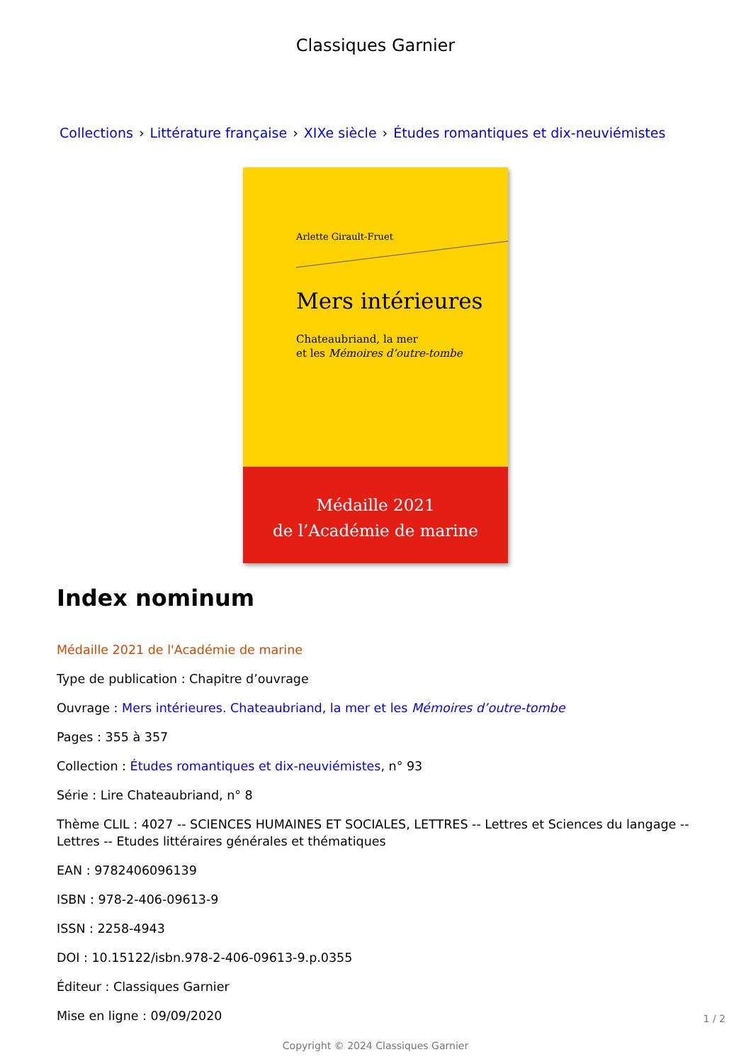Classiques Garnier
Collections › Littérature française › XIXe siècle › Études romantiques et dix-neuviémistes
Arlette Girault-Fruet
Mers intérieures
Chateaubriand, la mer
et les Mémoires d’outre-tombe
Médaille 2021
de l’Académie de marine
Index nominum
Médaille 2021 de l'Académie de marine
Type de publication : Chapitre d’ouvrage
Ouvrage : Mers intérieures. Chateaubriand, la mer et les Mémoires d’outre-tombe
Pages : 355 à 357
Collection : Études romantiques et dix-neuviémistes, n° 93
Série : Lire Chateaubriand, n° 8
Thème CLIL : 4027 -- SCIENCES HUMAINES ET SOCIALES, LETTRES -- Lettres et Sciences du langage -- Lettres -- Etudes littéraires générales et thématiques
EAN : 9782406096139
ISBN : 978-2-406-09613-9
ISSN : 2258-4943
DOI : 10.15122/isbn.978-2-406-09613-9.p.0355
Éditeur : Classiques Garnier
Mise en ligne : 09/09/2020
Copyright © 2024 Classiques Garnier
1 / 2